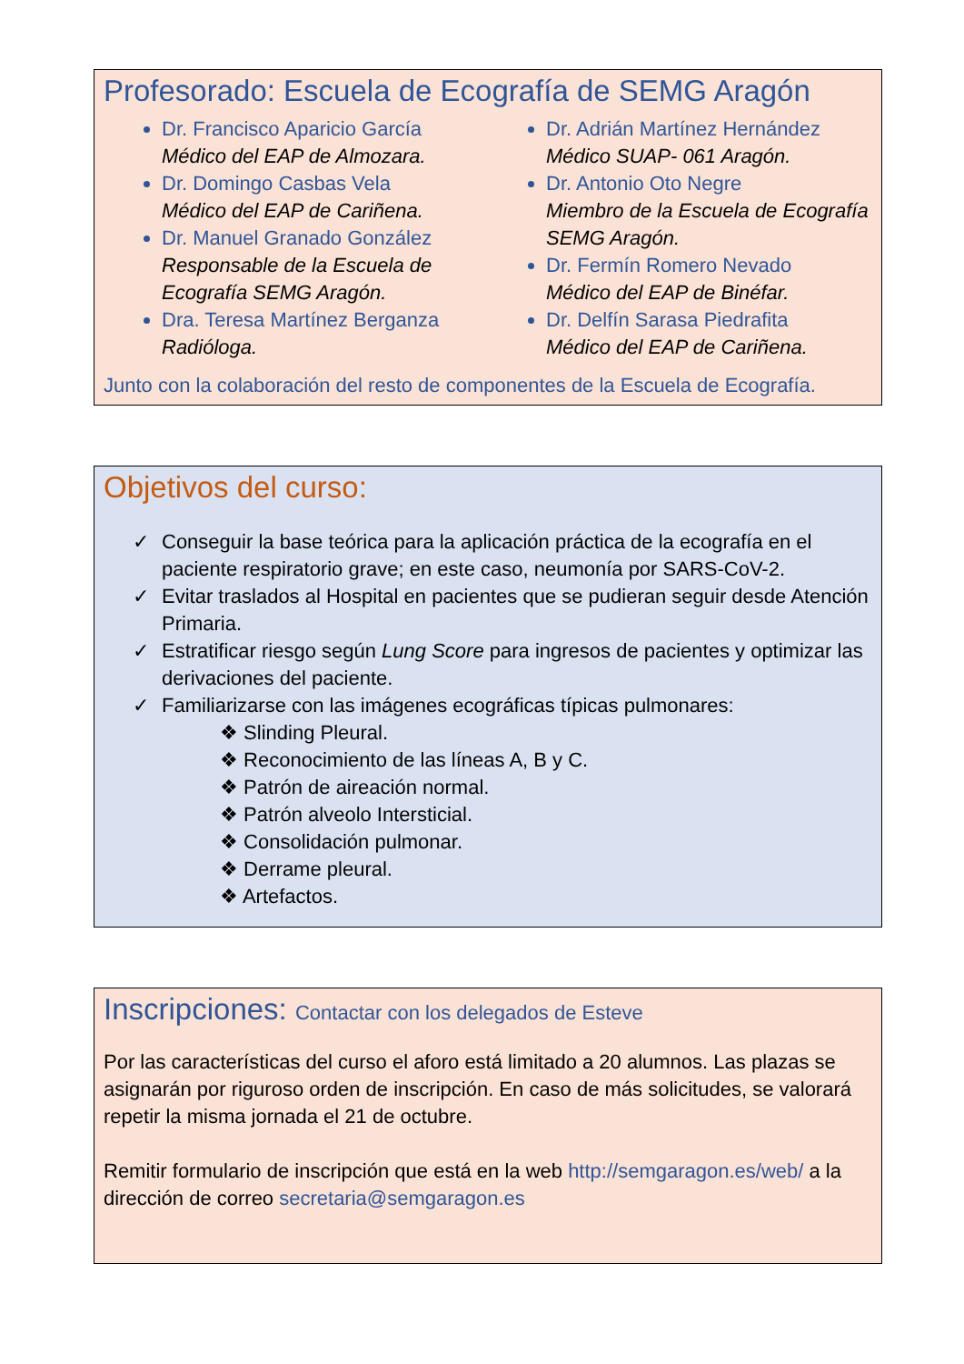Profesorado: Escuela de Ecografía de SEMG Aragón
Dr. Francisco Aparicio García
Médico del EAP de Almozara.
Dr. Domingo Casbas Vela
Médico del EAP de Cariñena.
Dr. Manuel Granado González
Responsable de la Escuela de Ecografía SEMG Aragón.
Dra. Teresa Martínez Berganza
Radióloga.
Dr. Adrián Martínez Hernández
Médico SUAP- 061 Aragón.
Dr. Antonio Oto Negre
Miembro de la Escuela de Ecografía SEMG Aragón.
Dr. Fermín Romero Nevado
Médico del EAP de Binéfar.
Dr. Delfín Sarasa Piedrafita
Médico del EAP de Cariñena.
Junto con la colaboración del resto de componentes de la Escuela de Ecografía.
Objetivos del curso:
✓ Conseguir la base teórica para la aplicación práctica de la ecografía en el paciente respiratorio grave; en este caso, neumonía por SARS-CoV-2.
✓ Evitar traslados al Hospital en pacientes que se pudieran seguir desde Atención Primaria.
✓ Estratificar riesgo según Lung Score para ingresos de pacientes y optimizar las derivaciones del paciente.
✓ Familiarizarse con las imágenes ecográficas típicas pulmonares:
❖ Slinding Pleural.
❖ Reconocimiento de las líneas A, B y C.
❖ Patrón de aireación normal.
❖ Patrón alveolo Intersticial.
❖ Consolidación pulmonar.
❖ Derrame pleural.
❖ Artefactos.
Inscripciones: Contactar con los delegados de Esteve
Por las características del curso el aforo está limitado a 20 alumnos. Las plazas se asignarán por riguroso orden de inscripción. En caso de más solicitudes, se valorará repetir la misma jornada el 21 de octubre.
Remitir formulario de inscripción que está en la web http://semgaragon.es/web/ a la dirección de correo secretaria@semgaragon.es